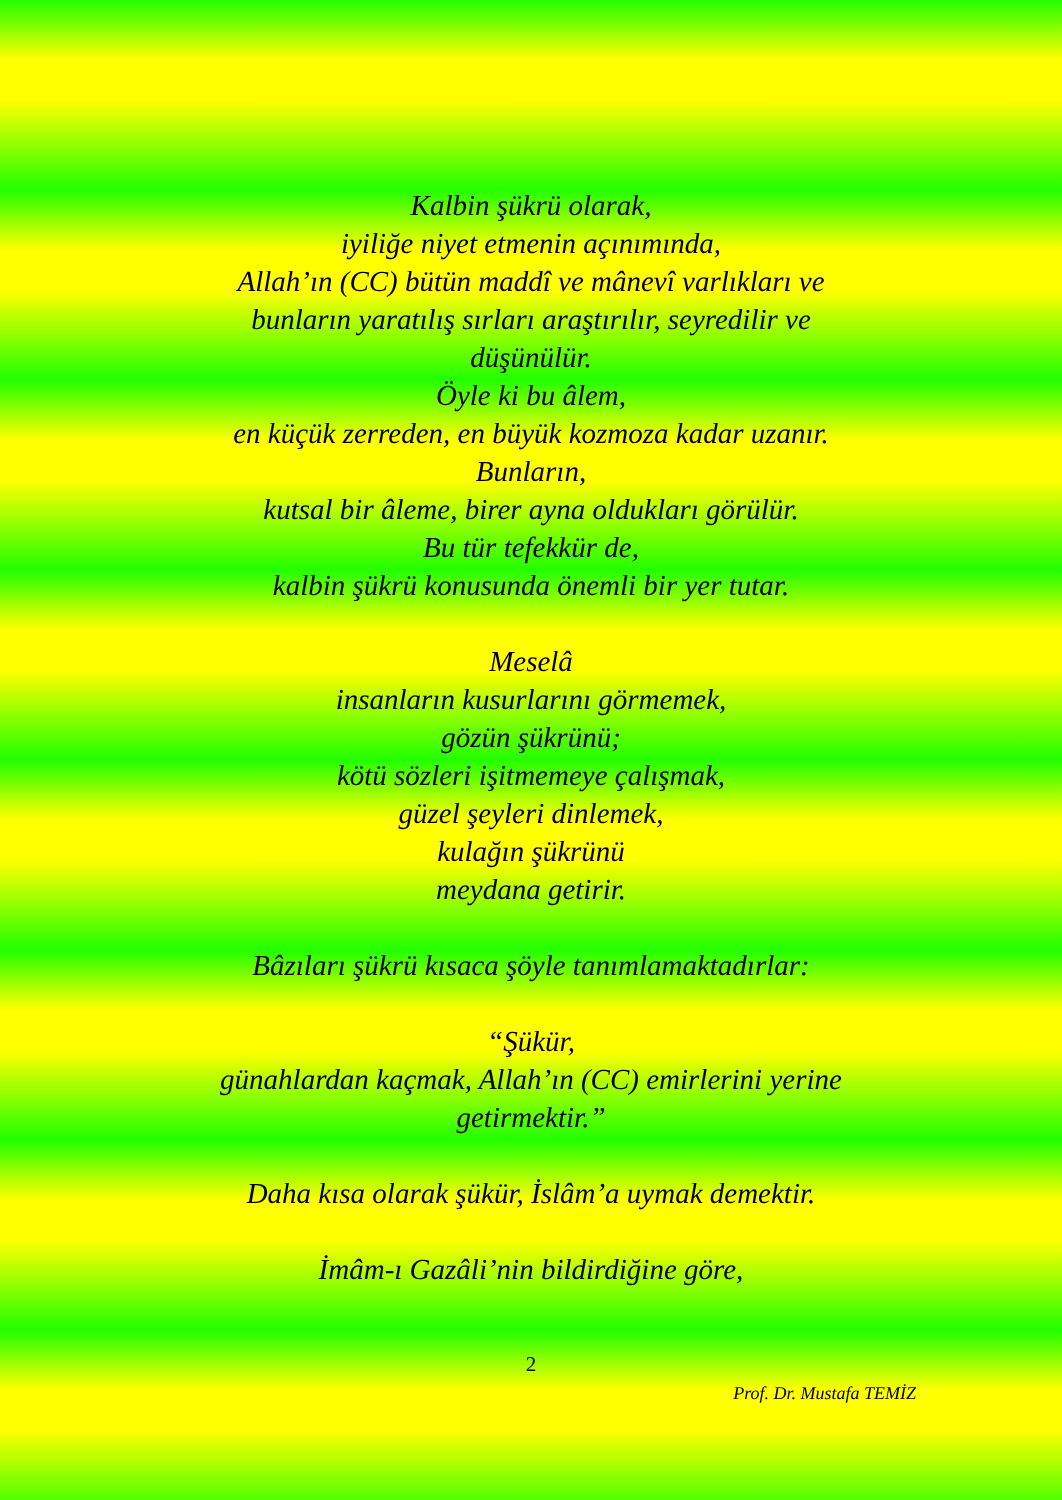Kalbin şükrü olarak,
iyiliğe niyet etmenin açınımında,
Allah’ın (CC) bütün maddî ve mânevî varlıkları ve
bunların yaratılış sırları araştırılır, seyredilir ve
düşünülür.
Öyle ki bu âlem,
en küçük zerreden, en büyük kozmoza kadar uzanır.
Bunların,
kutsal bir âleme, birer ayna oldukları görülür.
Bu tür tefekkür de,
kalbin şükrü konusunda önemli bir yer tutar.
Meselâ
insanların kusurlarını görmemek,
gözün şükrünü;
kötü sözleri işitmemeye çalışmak,
güzel şeyleri dinlemek,
kulağın şükrünü
meydana getirir.
Bâzıları şükrü kısaca şöyle tanımlamaktadırlar:
“Şükür,
günahlardan kaçmak, Allah’ın (CC) emirlerini yerine
getirmektir.”
Daha kısa olarak şükür, İslâm’a uymak demektir.
İmâm-ı Gazâli’nin bildirdiğine göre,
2
Prof. Dr. Mustafa TEMİZ